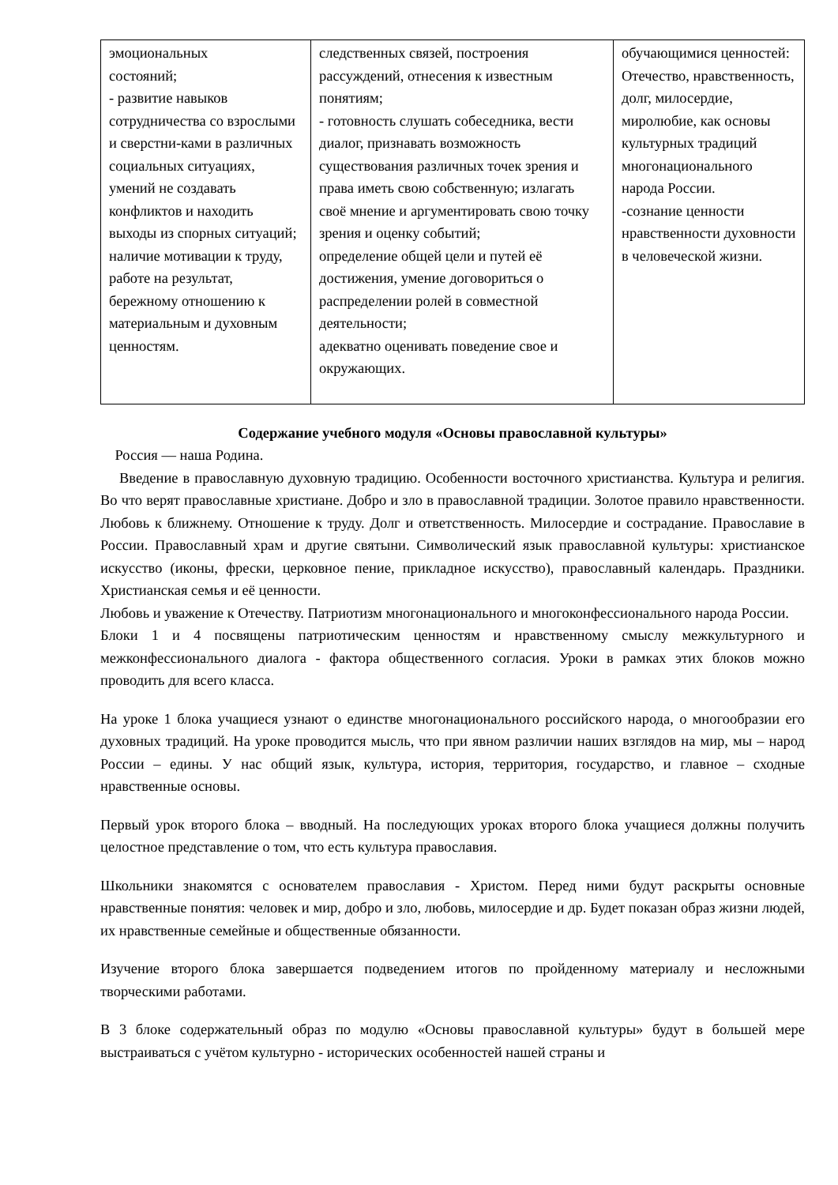| эмоциональных состояний; - развитие навыков сотрудничества со взрослыми и сверстни-ками в различных социальных ситуациях, умений не создавать конфликтов и находить выходы из спорных ситуаций; наличие мотивации к труду, работе на результат, бережному отношению к материальным и духовным ценностям. | следственных связей, построения рассуждений, отнесения к известным понятиям; - готовность слушать собеседника, вести диалог, признавать возможность существования различных точек зрения и права иметь свою собственную; излагать своё мнение и аргументировать свою точку зрения и оценку событий; определение общей цели и путей её достижения, умение договориться о распределении ролей в совместной деятельности; адекватно оценивать поведение свое и окружающих. | обучающимися ценностей: Отечество, нравственность, долг, милосердие, миролюбие, как основы культурных традиций многонационального народа России. -сознание ценности нравственности духовности в человеческой жизни. |
Содержание учебного модуля «Основы православной культуры»
Россия — наша Родина.
Введение в православную духовную традицию. Особенности восточного христианства. Культура и религия. Во что верят православные христиане. Добро и зло в православной традиции. Золотое правило нравственности. Любовь к ближнему. Отношение к труду. Долг и ответственность. Милосердие и сострадание. Православие в России. Православный храм и другие святыни. Символический язык православной культуры: христианское искусство (иконы, фрески, церковное пение, прикладное искусство), православный календарь. Праздники. Христианская семья и её ценности.
Любовь и уважение к Отечеству. Патриотизм многонационального и многоконфессионального народа России.
Блоки 1 и 4 посвящены патриотическим ценностям и нравственному смыслу межкультурного и межконфессионального диалога - фактора общественного согласия. Уроки в рамках этих блоков можно проводить для всего класса.
На уроке 1 блока учащиеся узнают о единстве многонационального российского народа, о многообразии его духовных традиций. На уроке проводится мысль, что при явном различии наших взглядов на мир, мы – народ России – едины. У нас общий язык, культура, история, территория, государство, и главное – сходные нравственные основы.
Первый урок второго блока – вводный. На последующих уроках второго блока учащиеся должны получить целостное представление о том, что есть культура православия.
Школьники знакомятся с основателем православия - Христом. Перед ними будут раскрыты основные нравственные понятия: человек и мир, добро и зло, любовь, милосердие и др. Будет показан образ жизни людей, их нравственные семейные и общественные обязанности.
Изучение второго блока завершается подведением итогов по пройденному материалу и несложными творческими работами.
В 3 блоке содержательный образ по модулю «Основы православной культуры» будут в большей мере выстраиваться с учётом культурно - исторических особенностей нашей страны и